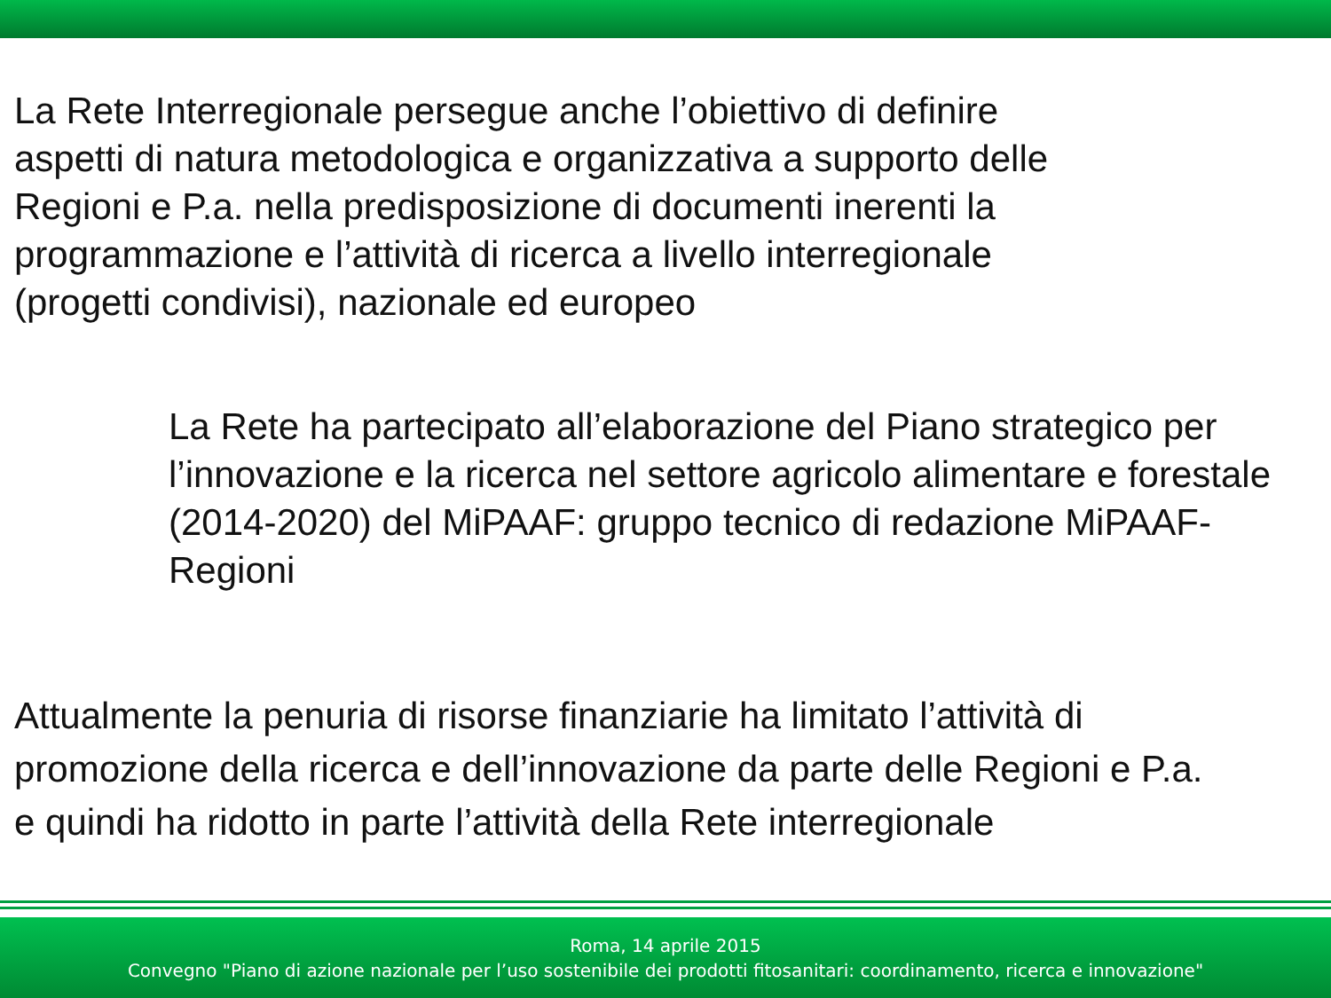La Rete Interregionale persegue anche l’obiettivo di definire
aspetti di natura metodologica e organizzativa a supporto delle
Regioni e P.a. nella predisposizione di documenti inerenti la
programmazione e l’attività di ricerca a livello interregionale
(progetti condivisi), nazionale ed europeo
La Rete ha partecipato all’elaborazione del Piano strategico per l’innovazione e la ricerca nel settore agricolo alimentare e forestale (2014-2020) del MiPAAF: gruppo tecnico di redazione MiPAAF-Regioni
Attualmente la penuria di risorse finanziarie ha limitato l’attività di
promozione della ricerca e dell’innovazione da parte delle Regioni e P.a.
e quindi ha ridotto in parte l’attività della Rete interregionale
Roma, 14 aprile 2015
Convegno "Piano di azione nazionale per l’uso sostenibile dei prodotti fitosanitari: coordinamento, ricerca e innovazione"